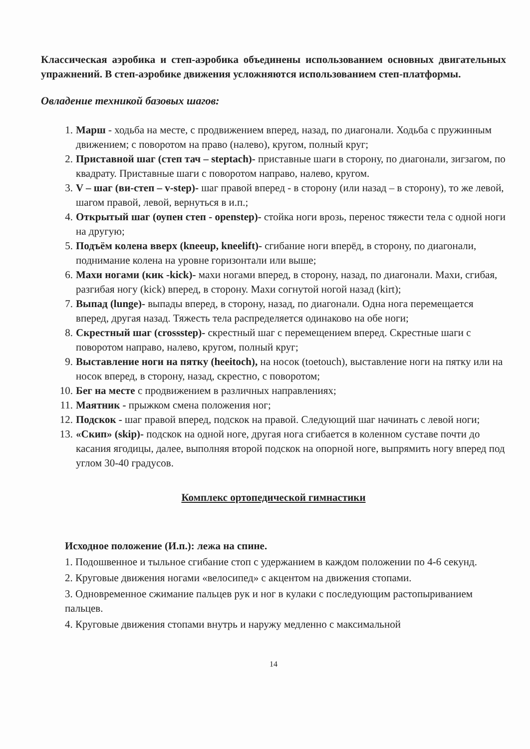Классическая аэробика и степ-аэробика объединены использованием основных двигательных упражнений. В степ-аэробике движения усложняются использованием степ-платформы.
Овладение техникой базовых шагов:
1. Марш - ходьба на месте, с продвижением вперед, назад, по диагонали. Ходьба с пружинным движением; с поворотом на право (налево), кругом, полный круг;
2. Приставной шаг (степ тач – steptach)- приставные шаги в сторону, по диагонали, зигзагом, по квадрату. Приставные шаги с поворотом направо, налево, кругом.
3. V – шаг (ви-степ – v-step)- шаг правой вперед - в сторону (или назад – в сторону), то же левой, шагом правой, левой, вернуться в и.п.;
4. Открытый шаг (оупен степ - openstep)- стойка ноги врозь, перенос тяжести тела с одной ноги на другую;
5. Подъём колена вверх (kneeup, kneelift)- сгибание ноги вперёд, в сторону, по диагонали, поднимание колена на уровне горизонтали или выше;
6. Махи ногами (кик -kick)- махи ногами вперед, в сторону, назад, по диагонали. Махи, сгибая, разгибая ногу (kick) вперед, в сторону. Махи согнутой ногой назад (kirt);
7. Выпад (lunge)- выпады вперед, в сторону, назад, по диагонали. Одна нога перемещается вперед, другая назад. Тяжесть тела распределяется одинаково на обе ноги;
8. Скрестный шаг (crossstep)- скрестный шаг с перемещением вперед. Скрестные шаги с поворотом направо, налево, кругом, полный круг;
9. Выставление ноги на пятку (heeitoch), на носок (toetouch), выставление ноги на пятку или на носок вперед, в сторону, назад, скрестно, с поворотом;
10. Бег на месте с продвижением в различных направлениях;
11. Маятник - прыжком смена положения ног;
12. Подскок - шаг правой вперед, подскок на правой. Следующий шаг начинать с левой ноги;
13. «Скип» (skip)- подскок на одной ноге, другая нога сгибается в коленном суставе почти до касания ягодицы, далее, выполняя второй подскок на опорной ноге, выпрямить ногу вперед под углом 30-40 градусов.
Комплекс ортопедической гимнастики
Исходное положение (И.п.): лежа на спине.
1. Подошвенное и тыльное сгибание стоп с удержанием в каждом положении по 4-6 секунд.
2. Круговые движения ногами «велосипед» с акцентом на движения стопами.
3. Одновременное сжимание пальцев рук и ног в кулаки с последующим растопыриванием пальцев.
4. Круговые движения стопами внутрь и наружу медленно с максимальной
14